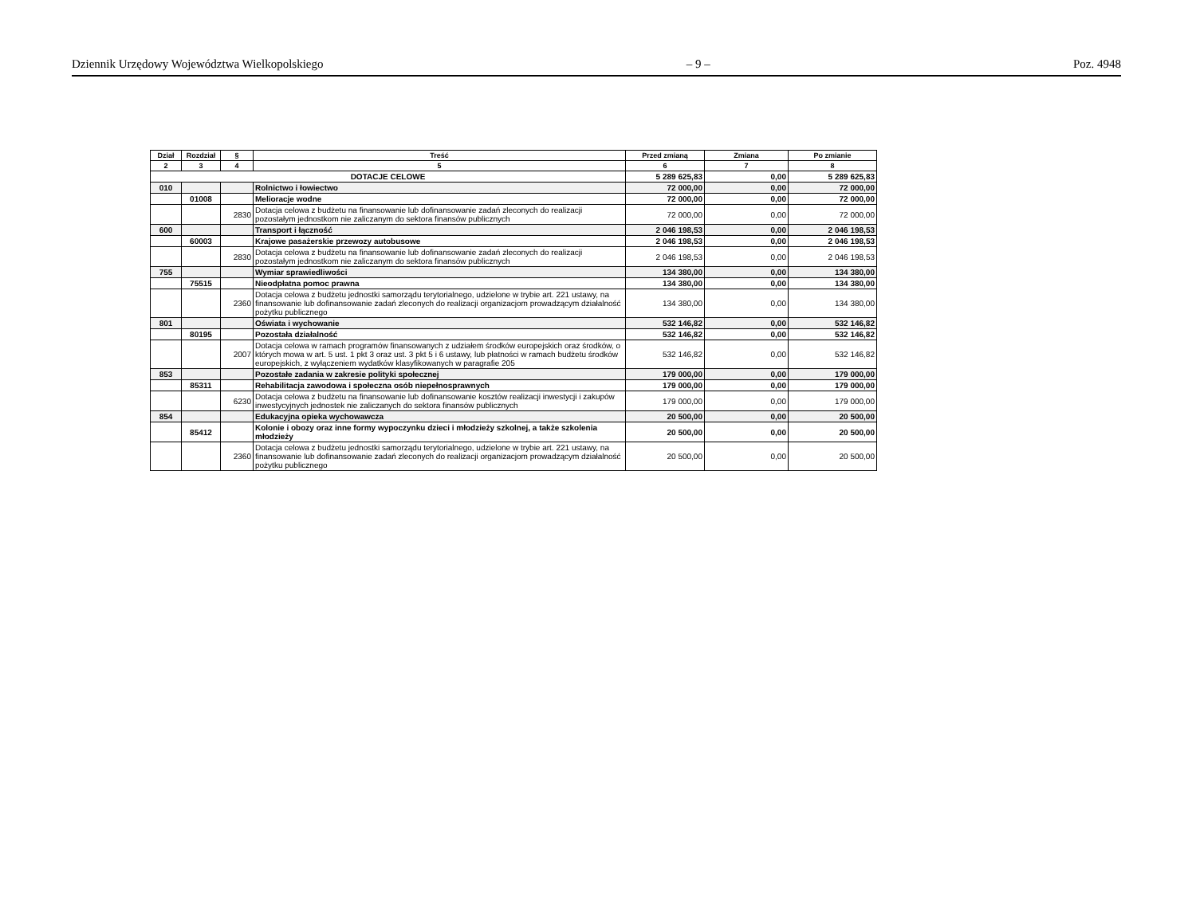Dziennik Urzędowy Województwa Wielkopolskiego – 9 – Poz. 4948
| Dział | Rozdział | § | Treść | Przed zmianą | Zmiana | Po zmianie |
| --- | --- | --- | --- | --- | --- | --- |
| 2 | 3 | 4 | 5 | 6 | 7 | 8 |
| DOTACJE CELOWE | | | | 5 289 625,83 | 0,00 | 5 289 625,83 |
| 010 | | | Rolnictwo i łowiectwo | 72 000,00 | 0,00 | 72 000,00 |
| | 01008 | | Melioracje wodne | 72 000,00 | 0,00 | 72 000,00 |
| | | 2830 | Dotacja celowa z budżetu na finansowanie lub dofinansowanie zadań zleconych do realizacji pozostałym jednostkom nie zaliczanym do sektora finansów publicznych | 72 000,00 | 0,00 | 72 000,00 |
| 600 | | | Transport i łączność | 2 046 198,53 | 0,00 | 2 046 198,53 |
| | 60003 | | Krajowe pasażerskie przewozy autobusowe | 2 046 198,53 | 0,00 | 2 046 198,53 |
| | | 2830 | Dotacja celowa z budżetu na finansowanie lub dofinansowanie zadań zleconych do realizacji pozostałym jednostkom nie zaliczanym do sektora finansów publicznych | 2 046 198,53 | 0,00 | 2 046 198,53 |
| 755 | | | Wymiar sprawiedliwości | 134 380,00 | 0,00 | 134 380,00 |
| | 75515 | | Nieodpłatna pomoc prawna | 134 380,00 | 0,00 | 134 380,00 |
| | | 2360 | Dotacja celowa z budżetu jednostki samorządu terytorialnego, udzielone w trybie art. 221 ustawy, na finansowanie lub dofinansowanie zadań zleconych do realizacji organizacjom prowadzącym działalność pożytku publicznego | 134 380,00 | 0,00 | 134 380,00 |
| 801 | | | Oświata i wychowanie | 532 146,82 | 0,00 | 532 146,82 |
| | 80195 | | Pozostała działalność | 532 146,82 | 0,00 | 532 146,82 |
| | | 2007 | Dotacja celowa w ramach programów finansowanych z udziałem środków europejskich oraz środków, o których mowa w art. 5 ust. 1 pkt 3 oraz ust. 3 pkt 5 i 6 ustawy, lub płatności w ramach budżetu środków europejskich, z wyłączeniem wydatków klasyfikowanych w paragrafie 205 | 532 146,82 | 0,00 | 532 146,82 |
| 853 | | | Pozostałe zadania w zakresie polityki społecznej | 179 000,00 | 0,00 | 179 000,00 |
| | 85311 | | Rehabilitacja zawodowa i społeczna osób niepełnosprawnych | 179 000,00 | 0,00 | 179 000,00 |
| | | 6230 | Dotacja celowa z budżetu na finansowanie lub dofinansowanie kosztów realizacji inwestycji i zakupów inwestycyjnych jednostek nie zaliczanych do sektora finansów publicznych | 179 000,00 | 0,00 | 179 000,00 |
| 854 | | | Edukacyjna opieka wychowawcza | 20 500,00 | 0,00 | 20 500,00 |
| | 85412 | | Kolonie i obozy oraz inne formy wypoczynku dzieci i młodzieży szkolnej, a także szkolenia młodzieży | 20 500,00 | 0,00 | 20 500,00 |
| | | 2360 | Dotacja celowa z budżetu jednostki samorządu terytorialnego, udzielone w trybie art. 221 ustawy, na finansowanie lub dofinansowanie zadań zleconych do realizacji organizacjom prowadzącym działalność pożytku publicznego | 20 500,00 | 0,00 | 20 500,00 |